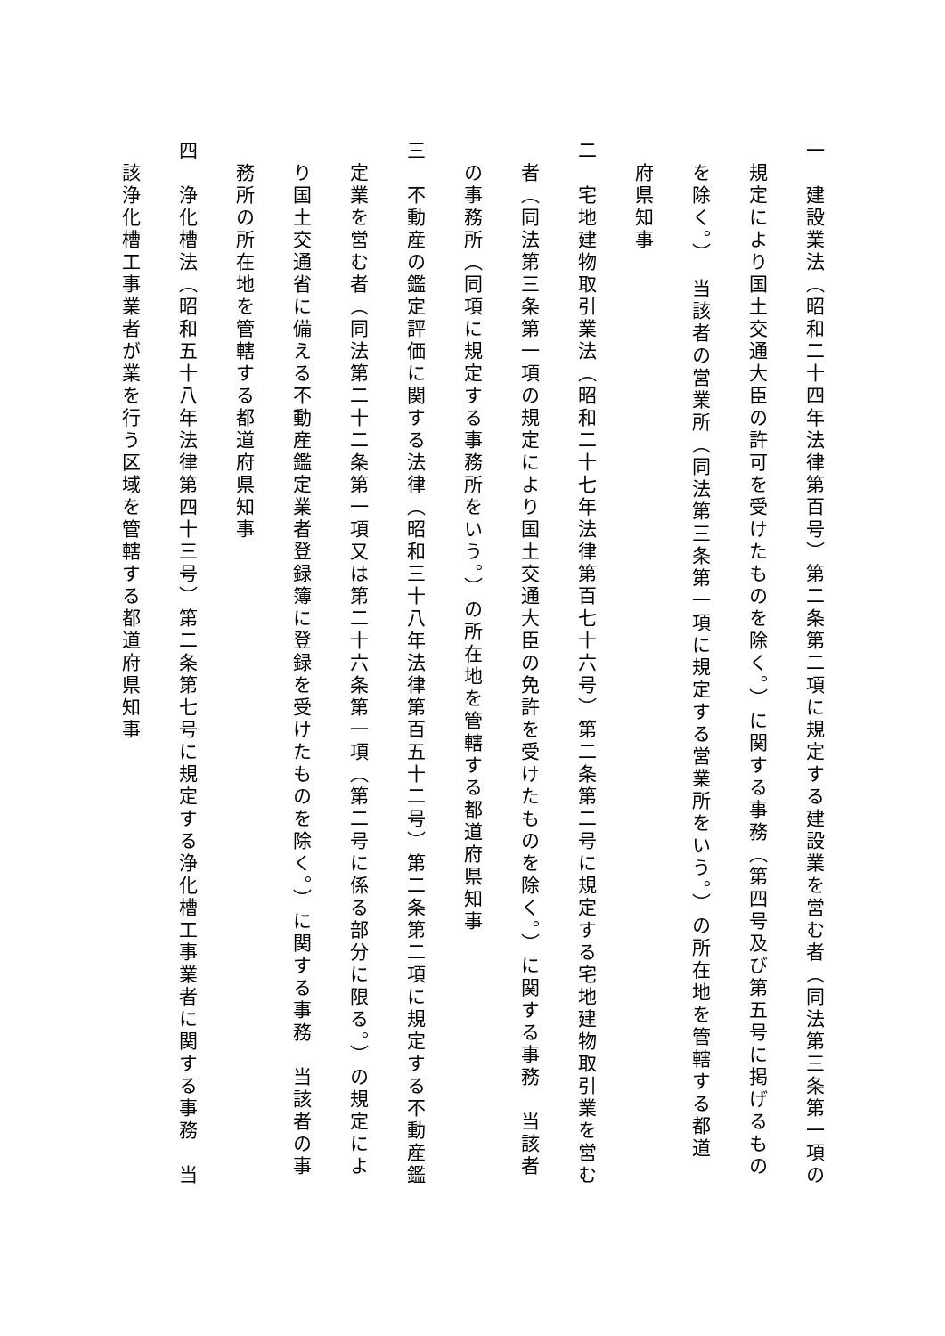一　建設業法（昭和二十四年法律第百号）第二条第二項に規定する建設業を営む者（同法第三条第一項の
規定により国土交通大臣の許可を受けたものを除く。）に関する事務（第四号及び第五号に掲げるもの
を除く。）　当該者の営業所（同法第三条第一項に規定する営業所をいう。）の所在地を管轄する都道
府県知事
二　宅地建物取引業法（昭和二十七年法律第百七十六号）第二条第二号に規定する宅地建物取引業を営む
者（同法第三条第一項の規定により国土交通大臣の免許を受けたものを除く。）に関する事務　当該者
の事務所（同項に規定する事務所をいう。）の所在地を管轄する都道府県知事
三　不動産の鑑定評価に関する法律（昭和三十八年法律第百五十二号）第二条第二項に規定する不動産鑑
定業を営む者（同法第二十二条第一項又は第二十六条第一項（第二号に係る部分に限る。）の規定によ
り国土交通省に備える不動産鑑定業者登録簿に登録を受けたものを除く。）に関する事務　当該者の事
務所の所在地を管轄する都道府県知事
四　浄化槽法（昭和五十八年法律第四十三号）第二条第七号に規定する浄化槽工事業者に関する事務　当
該浄化槽工事業者が業を行う区域を管轄する都道府県知事